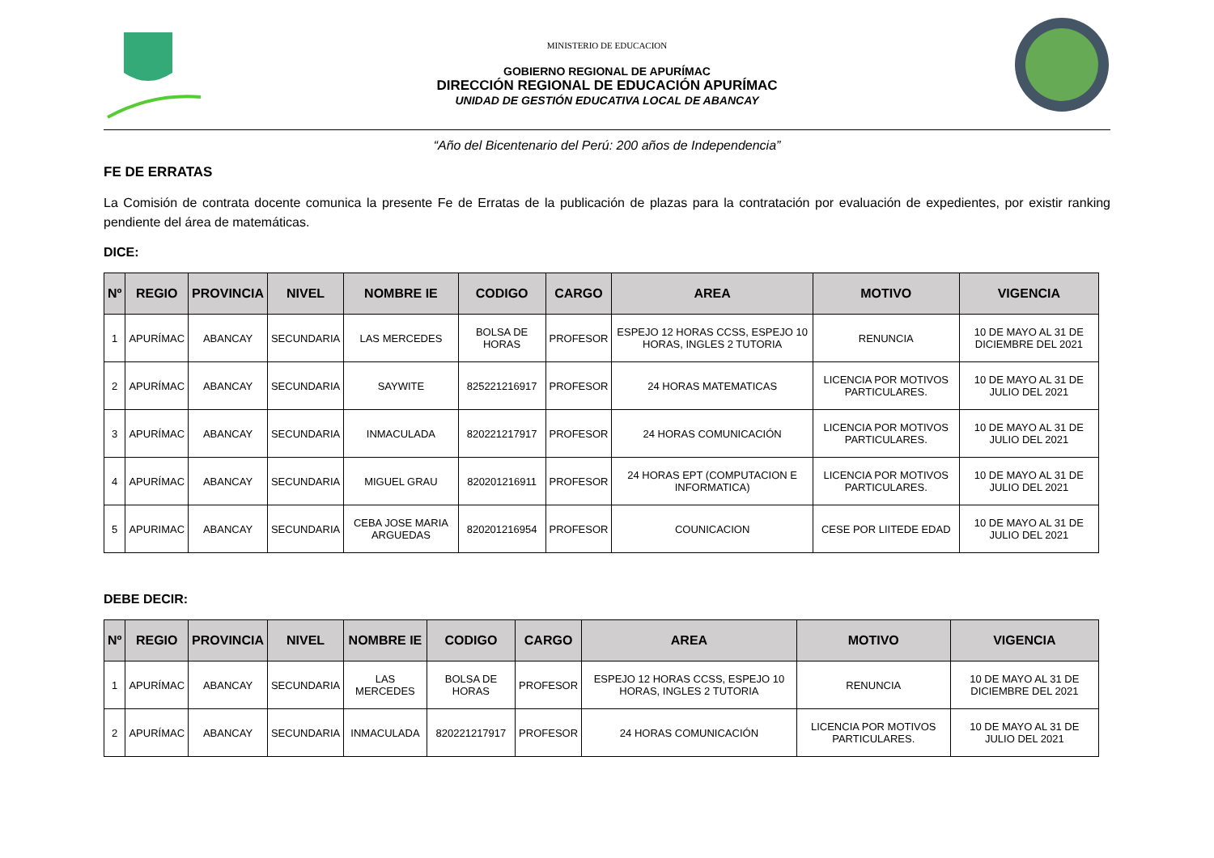MINISTERIO DE EDUCACION
GOBIERNO REGIONAL DE APURÍMAC
DIRECCIÓN REGIONAL DE EDUCACIÓN APURÍMAC
UNIDAD DE GESTIÓN EDUCATIVA LOCAL DE ABANCAY
“Año del Bicentenario del Perú: 200 años de Independencia”
FE DE ERRATAS
La Comisión de contrata docente comunica la presente Fe de Erratas de la publicación de plazas para la contratación por evaluación de expedientes, por existir ranking pendiente del área de matemáticas.
DICE:
| Nº | REGIO | PROVINCIA | NIVEL | NOMBRE IE | CODIGO | CARGO | AREA | MOTIVO | VIGENCIA |
| --- | --- | --- | --- | --- | --- | --- | --- | --- | --- |
| 1 | APURÍMAC | ABANCAY | SECUNDARIA | LAS MERCEDES | BOLSA DE HORAS | PROFESOR | ESPEJO 12 HORAS CCSS, ESPEJO 10 HORAS, INGLES 2 TUTORIA | RENUNCIA | 10 DE MAYO AL 31 DE DICIEMBRE DEL 2021 |
| 2 | APURÍMAC | ABANCAY | SECUNDARIA | SAYWITE | 825221216917 | PROFESOR | 24 HORAS MATEMATICAS | LICENCIA POR MOTIVOS PARTICULARES. | 10 DE MAYO AL 31 DE JULIO DEL 2021 |
| 3 | APURÍMAC | ABANCAY | SECUNDARIA | INMACULADA | 820221217917 | PROFESOR | 24 HORAS COMUNICACIÓN | LICENCIA POR MOTIVOS PARTICULARES. | 10 DE MAYO AL 31 DE JULIO DEL 2021 |
| 4 | APURÍMAC | ABANCAY | SECUNDARIA | MIGUEL GRAU | 820201216911 | PROFESOR | 24 HORAS EPT (COMPUTACION E INFORMATICA) | LICENCIA POR MOTIVOS PARTICULARES. | 10 DE MAYO AL 31 DE JULIO DEL 2021 |
| 5 | APURIMAC | ABANCAY | SECUNDARIA | CEBA JOSE MARIA ARGUEDAS | 820201216954 | PROFESOR | COUNICACION | CESE POR LIITEDE EDAD | 10 DE MAYO AL 31 DE JULIO DEL 2021 |
DEBE DECIR:
| Nº | REGIO | PROVINCIA | NIVEL | NOMBRE IE | CODIGO | CARGO | AREA | MOTIVO | VIGENCIA |
| --- | --- | --- | --- | --- | --- | --- | --- | --- | --- |
| 1 | APURÍMAC | ABANCAY | SECUNDARIA | LAS MERCEDES | BOLSA DE HORAS | PROFESOR | ESPEJO 12 HORAS CCSS, ESPEJO 10 HORAS, INGLES 2 TUTORIA | RENUNCIA | 10 DE MAYO AL 31 DE DICIEMBRE DEL 2021 |
| 2 | APURÍMAC | ABANCAY | SECUNDARIA | INMACULADA | 820221217917 | PROFESOR | 24 HORAS COMUNICACIÓN | LICENCIA POR MOTIVOS PARTICULARES. | 10 DE MAYO AL 31 DE JULIO DEL 2021 |